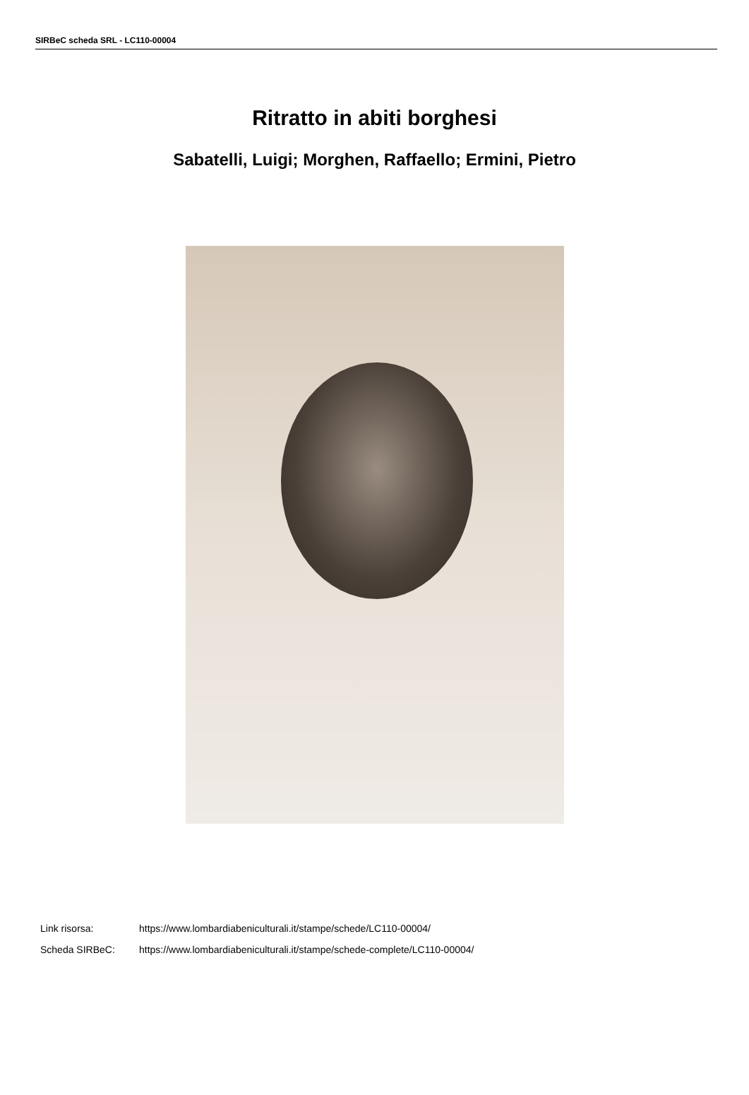SIRBeC scheda SRL - LC110-00004
Ritratto in abiti borghesi
Sabatelli, Luigi; Morghen, Raffaello; Ermini, Pietro
Link risorsa: https://www.lombardiabeniculturali.it/stampe/schede/LC110-00004/
Scheda SIRBeC: https://www.lombardiabeniculturali.it/stampe/schede-complete/LC110-00004/